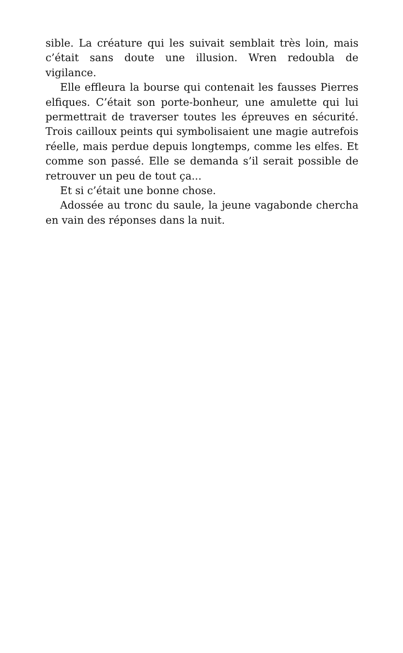sible. La créature qui les suivait semblait très loin, mais c’était sans doute une illusion. Wren redoubla de vigilance.
Elle effleura la bourse qui contenait les fausses Pierres elfiques. C’était son porte-bonheur, une amulette qui lui permettrait de traverser toutes les épreuves en sécurité. Trois cailloux peints qui symbolisaient une magie autrefois réelle, mais perdue depuis longtemps, comme les elfes. Et comme son passé. Elle se demanda s’il serait possible de retrouver un peu de tout ça...
Et si c’était une bonne chose.
Adossée au tronc du saule, la jeune vagabonde chercha en vain des réponses dans la nuit.